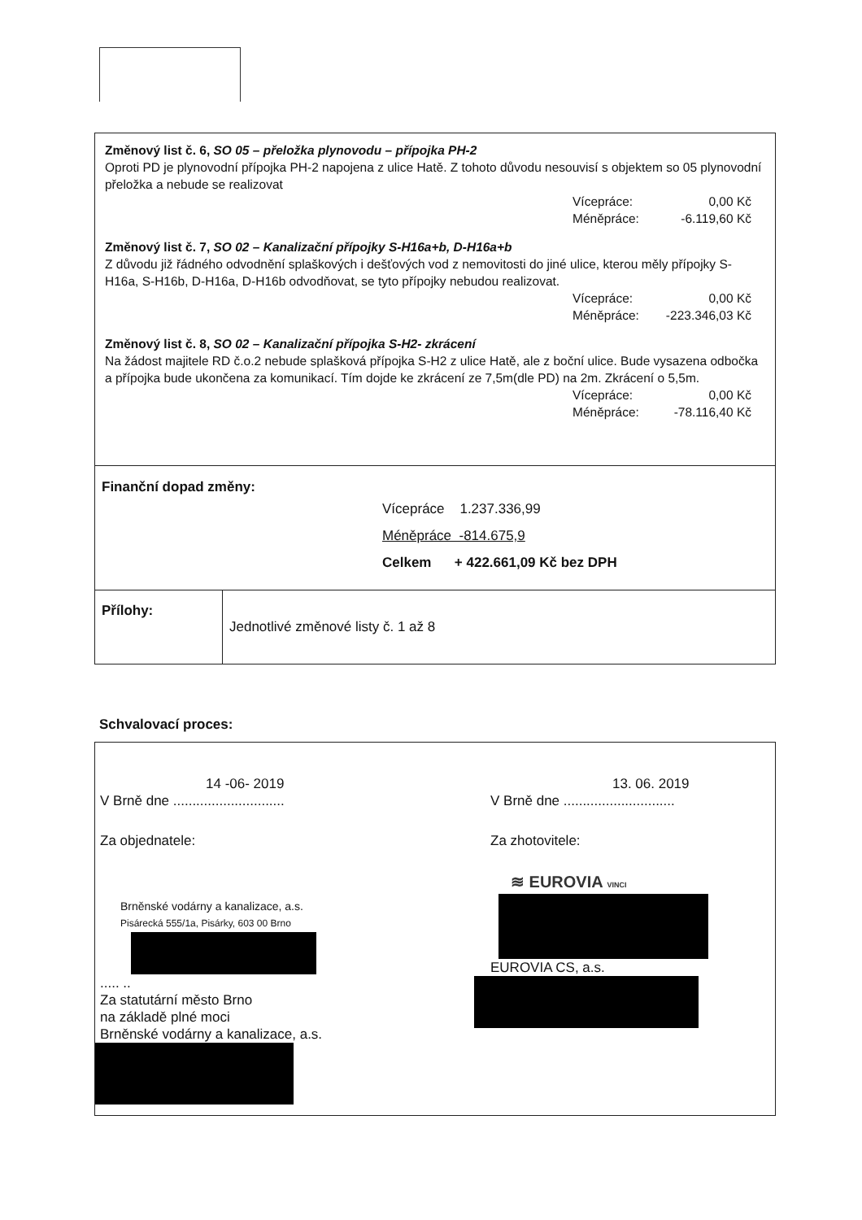Změnový list č. 6, SO 05 – přeložka plynovodu – přípojka PH-2
Oproti PD je plynovodní přípojka PH-2 napojena z ulice Hatě. Z tohoto důvodu nesouvisí s objektem so 05 plynovodní přeložka a nebude se realizovat
Vícepráce: 0,00 Kč
Méněpráce: -6.119,60 Kč
Změnový list č. 7, SO 02 – Kanalizační přípojky S-H16a+b, D-H16a+b
Z důvodu již řádného odvodnění splaškových i dešťových vod z nemovitosti do jiné ulice, kterou měly přípojky S-H16a, S-H16b, D-H16a, D-H16b odvodňovat, se tyto přípojky nebudou realizovat.
Vícepráce: 0,00 Kč
Méněpráce: -223.346,03 Kč
Změnový list č. 8, SO 02 – Kanalizační přípojka S-H2- zkrácení
Na žádost majitele RD č.o.2 nebude splašková přípojka S-H2 z ulice Hatě, ale z boční ulice. Bude vysazena odbočka a přípojka bude ukončena za komunikací. Tím dojde ke zkrácení ze 7,5m(dle PD) na 2m. Zkrácení o 5,5m.
Vícepráce: 0,00 Kč
Méněpráce: -78.116,40 Kč
Finanční dopad změny:
Vícepráce 1.237.336,99
Méněpráce -814.675,9
Celkem + 422.661,09 Kč bez DPH
| Přílohy: | Jednotlivé změnové listy č. 1 až 8 |
Schvalovací proces:
14 -06- 2019
V Brně dne .............................
Za objednatele:
Brněnské vodárny a kanalizace, a.s.
Pisárecká 555/1a, Pisárky, 603 00 Brno
..... ..
Za statutární město Brno
na základě plné moci
Brněnské vodárny a kanalizace, a.s.
13. 06. 2019
V Brně dne .............................
Za zhotovitele:
≋ EUROVIA VINCI
EUROVIA CS, a.s.